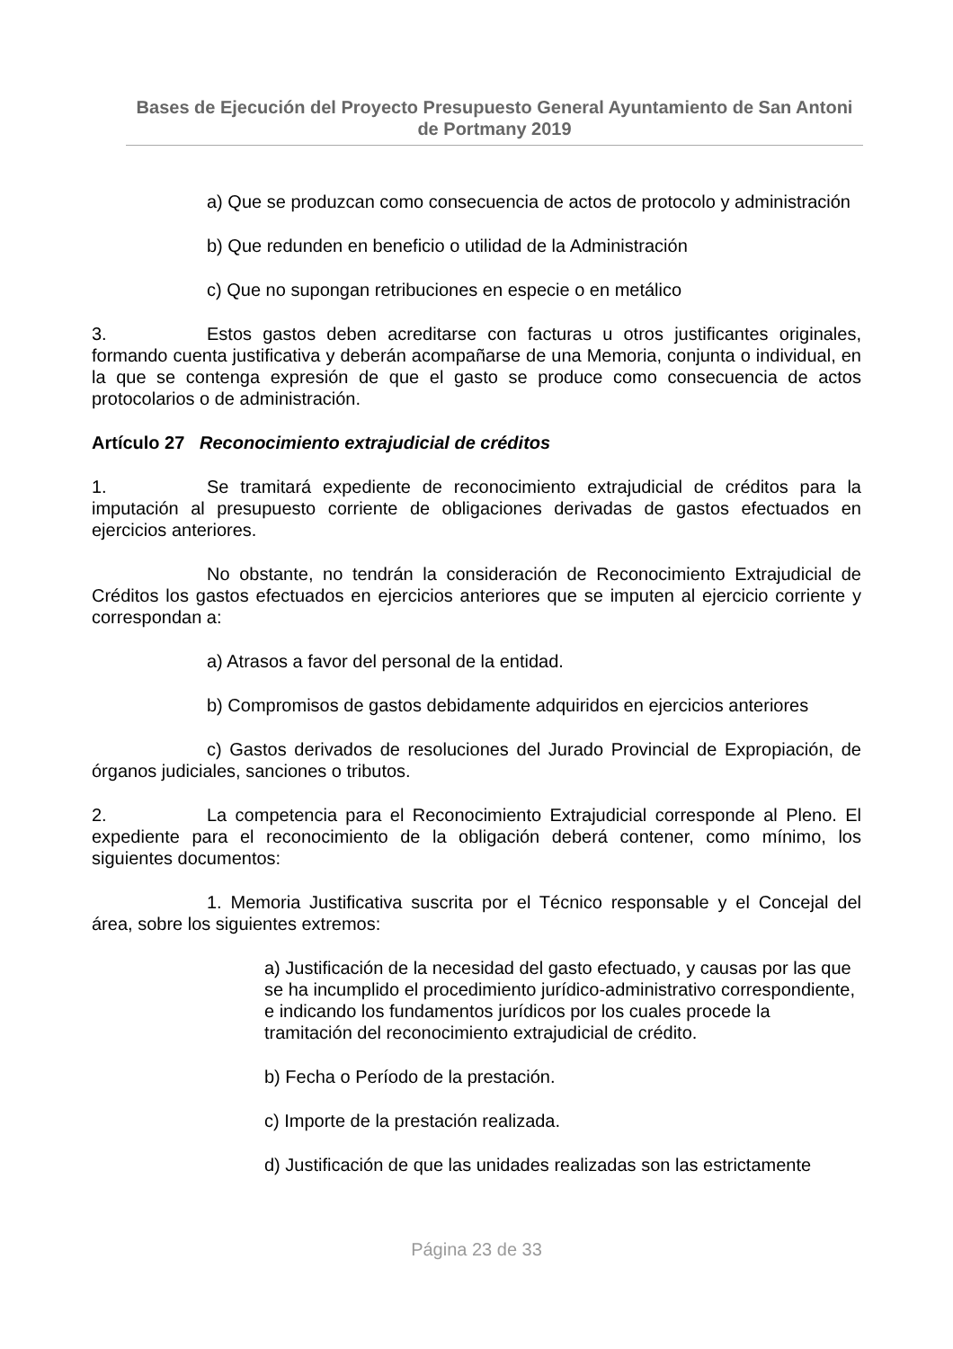Bases de Ejecución del Proyecto Presupuesto General Ayuntamiento de San Antoni de Portmany 2019
a) Que se produzcan como consecuencia de actos de protocolo y administración
b) Que redunden en beneficio o utilidad de la Administración
c) Que no supongan retribuciones en especie o en metálico
3. Estos gastos deben acreditarse con facturas u otros justificantes originales, formando cuenta justificativa y deberán acompañarse de una Memoria, conjunta o individual, en la que se contenga expresión de que el gasto se produce como consecuencia de actos protocolarios o de administración.
Artículo 27 Reconocimiento extrajudicial de créditos
1. Se tramitará expediente de reconocimiento extrajudicial de créditos para la imputación al presupuesto corriente de obligaciones derivadas de gastos efectuados en ejercicios anteriores.
No obstante, no tendrán la consideración de Reconocimiento Extrajudicial de Créditos los gastos efectuados en ejercicios anteriores que se imputen al ejercicio corriente y correspondan a:
a) Atrasos a favor del personal de la entidad.
b) Compromisos de gastos debidamente adquiridos en ejercicios anteriores
c) Gastos derivados de resoluciones del Jurado Provincial de Expropiación, de órganos judiciales, sanciones o tributos.
2. La competencia para el Reconocimiento Extrajudicial corresponde al Pleno. El expediente para el reconocimiento de la obligación deberá contener, como mínimo, los siguientes documentos:
1. Memoria Justificativa suscrita por el Técnico responsable y el Concejal del área, sobre los siguientes extremos:
a) Justificación de la necesidad del gasto efectuado, y causas por las que se ha incumplido el procedimiento jurídico-administrativo correspondiente, e indicando los fundamentos jurídicos por los cuales procede la tramitación del reconocimiento extrajudicial de crédito.
b) Fecha o Período de la prestación.
c) Importe de la prestación realizada.
d) Justificación de que las unidades realizadas son las estrictamente
Página 23 de 33